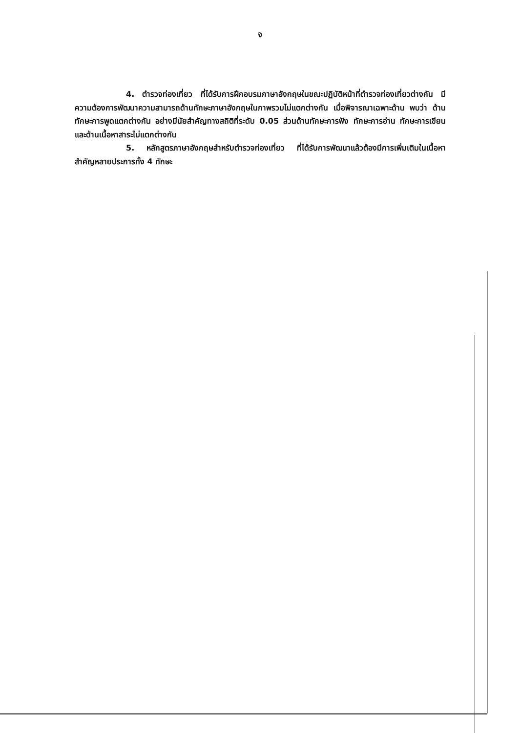จ
4. ตำรวจท่องเที่ยว ที่ได้รับการฝึกอบรมภาษาอังกฤษในขณะปฏิบัติหน้าที่ตำรวจท่องเที่ยวต่างกัน มีความต้องการพัฒนาความสามารถด้านทักษะภาษาอังกฤษในภาพรวมไม่แตกต่างกัน เมื่อพิจารณาเฉพาะด้าน พบว่า ด้านทักษะการพูดแตกต่างกัน อย่างมีนัยสำคัญทางสถิติที่ระดับ 0.05 ส่วนด้านทักษะการฟัง ทักษะการอ่าน ทักษะการเขียน และด้านเนื้อหาสาระไม่แตกต่างกัน
5. หลักสูตรภาษาอังกฤษสำหรับตำรวจท่องเที่ยว ที่ได้รับการพัฒนาแล้วต้องมีการเพิ่มเติมในเนื้อหาสำคัญหลายประการทั้ง 4 ทักษะ